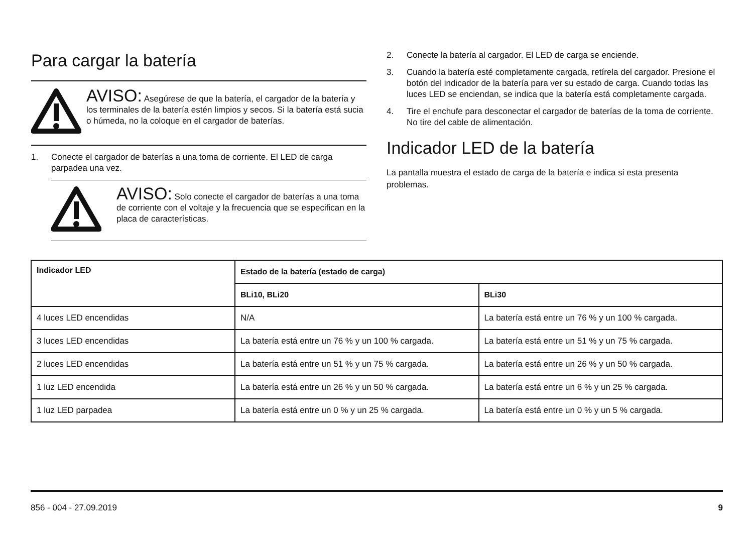Para cargar la batería
AVISO: Asegúrese de que la batería, el cargador de la batería y los terminales de la batería estén limpios y secos. Si la batería está sucia o húmeda, no la coloque en el cargador de baterías.
1. Conecte el cargador de baterías a una toma de corriente. El LED de carga parpadea una vez.
AVISO: Solo conecte el cargador de baterías a una toma de corriente con el voltaje y la frecuencia que se especifican en la placa de características.
2. Conecte la batería al cargador. El LED de carga se enciende.
3. Cuando la batería esté completamente cargada, retírela del cargador. Presione el botón del indicador de la batería para ver su estado de carga. Cuando todas las luces LED se enciendan, se indica que la batería está completamente cargada.
4. Tire el enchufe para desconectar el cargador de baterías de la toma de corriente. No tire del cable de alimentación.
Indicador LED de la batería
La pantalla muestra el estado de carga de la batería e indica si esta presenta problemas.
| Indicador LED | Estado de la batería (estado de carga) | |
| --- | --- | --- |
| | BLi10, BLi20 | BLi30 |
| 4 luces LED encendidas | N/A | La batería está entre un 76 % y un 100 % cargada. |
| 3 luces LED encendidas | La batería está entre un 76 % y un 100 % cargada. | La batería está entre un 51 % y un 75 % cargada. |
| 2 luces LED encendidas | La batería está entre un 51 % y un 75 % cargada. | La batería está entre un 26 % y un 50 % cargada. |
| 1 luz LED encendida | La batería está entre un 26 % y un 50 % cargada. | La batería está entre un 6 % y un 25 % cargada. |
| 1 luz LED parpadea | La batería está entre un 0 % y un 25 % cargada. | La batería está entre un 0 % y un 5 % cargada. |
856 - 004 - 27.09.2019 9